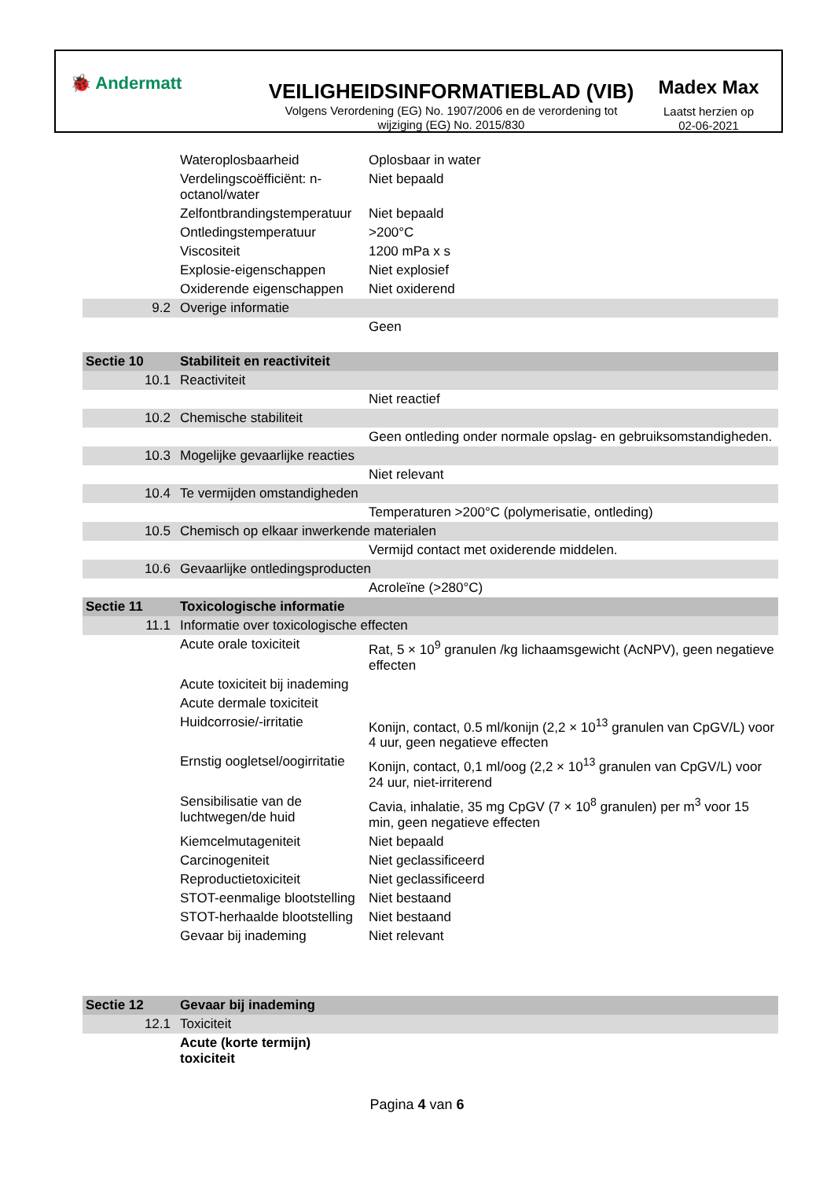🐞 Andermatt
VEILIGHEIDSINFORMATIEBLAD (VIB)
Volgens Verordening (EG) No. 1907/2006 en de verordening tot wijziging (EG) No. 2015/830
Madex Max
Laatst herzien op
02-06-2021
| | Wateroplosbaarheid | Oplosbaar in water |
| | Verdelingscoëfficiënt: n-octanol/water | Niet bepaald |
| | Zelfontbrandingstemperatuur | Niet bepaald |
| | Ontledingstemperatuur | >200°C |
| | Viscositeit | 1200 mPa x s |
| | Explosie-eigenschappen | Niet explosief |
| | Oxiderende eigenschappen | Niet oxiderend |
| 9.2 | Overige informatie | |
| | | Geen |
| Sectie 10 | Stabiliteit en reactiviteit | |
| 10.1 | Reactiviteit | |
| | | Niet reactief |
| 10.2 | Chemische stabiliteit | |
| | | Geen ontleding onder normale opslag- en gebruiksomstandigheden. |
| 10.3 | Mogelijke gevaarlijke reacties | |
| | | Niet relevant |
| 10.4 | Te vermijden omstandigheden | |
| | | Temperaturen >200°C (polymerisatie, ontleding) |
| 10.5 | Chemisch op elkaar inwerkende materialen | |
| | | Vermijd contact met oxiderende middelen. |
| 10.6 | Gevaarlijke ontledingsproducten | |
| | | Acroleïne (>280°C) |
| Sectie 11 | Toxicologische informatie | |
| 11.1 | Informatie over toxicologische effecten | |
| | Acute orale toxiciteit | Rat, 5 × 10<sup>9</sup> granulen /kg lichaamsgewicht (AcNPV), geen negatieve effecten |
| | Acute toxiciteit bij inademing | |
| | Acute dermale toxiciteit | |
| | Huidcorrosie/-irritatie | Konijn, contact, 0.5 ml/konijn (2,2 × 10<sup>13</sup> granulen van CpGV/L) voor 4 uur, geen negatieve effecten |
| | Ernstig oogletsel/oogirritatie | Konijn, contact, 0,1 ml/oog (2,2 × 10<sup>13</sup> granulen van CpGV/L) voor 24 uur, niet-irriterend |
| | Sensibilisatie van de luchtwegen/de huid | Cavia, inhalatie, 35 mg CpGV (7 × 10<sup>8</sup> granulen) per m<sup>3</sup> voor 15 min, geen negatieve effecten |
| | Kiemcelmutageniteit | Niet bepaald |
| | Carcinogeniteit | Niet geclassificeerd |
| | Reproductietoxiciteit | Niet geclassificeerd |
| | STOT-eenmalige blootstelling | Niet bestaand |
| | STOT-herhaalde blootstelling | Niet bestaand |
| | Gevaar bij inademing | Niet relevant |
| Sectie 12 | Gevaar bij inademing | |
| 12.1 | Toxiciteit | |
| | Acute (korte termijn) toxiciteit | |
Pagina 4 van 6